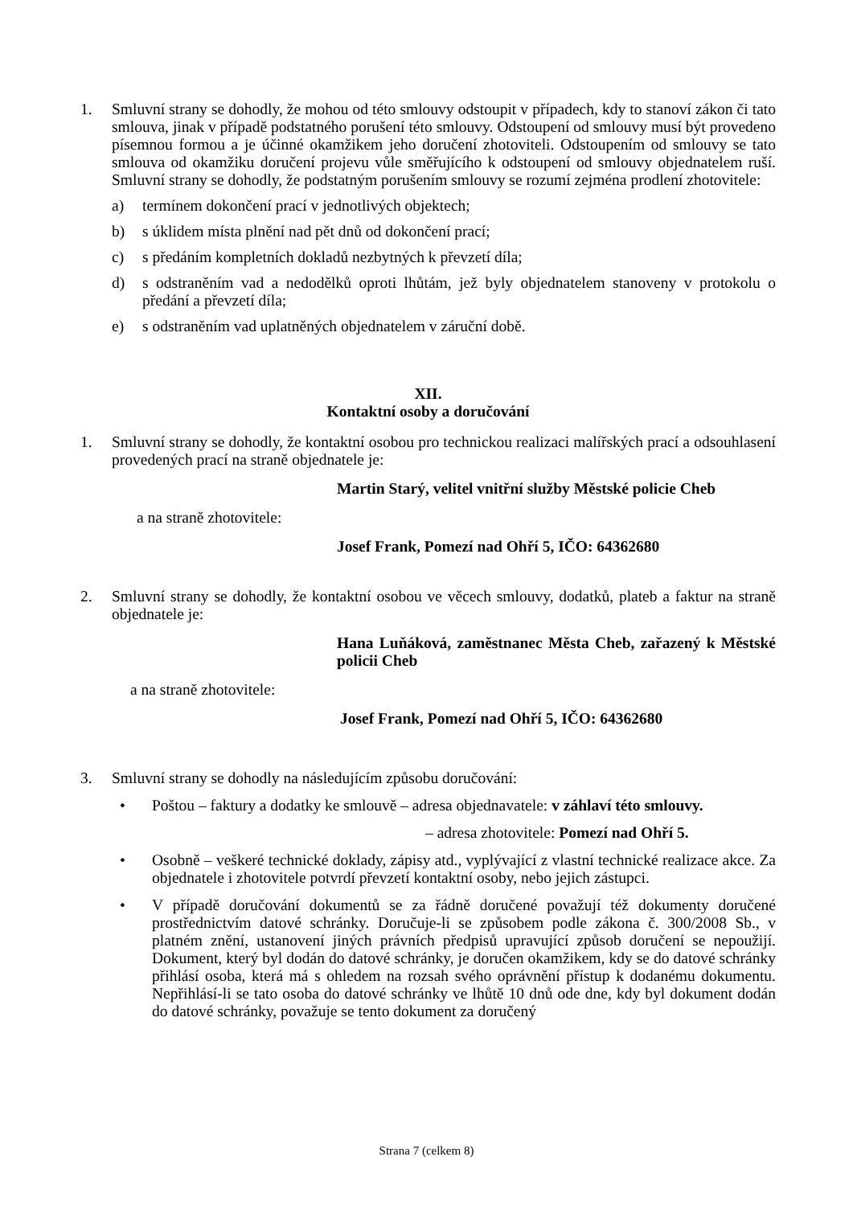1. Smluvní strany se dohodly, že mohou od této smlouvy odstoupit v případech, kdy to stanoví zákon či tato smlouva, jinak v případě podstatného porušení této smlouvy. Odstoupení od smlouvy musí být provedeno písemnou formou a je účinné okamžikem jeho doručení zhotoviteli. Odstoupením od smlouvy se tato smlouva od okamžiku doručení projevu vůle směřujícího k odstoupení od smlouvy objednatelem ruší. Smluvní strany se dohodly, že podstatným porušením smlouvy se rozumí zejména prodlení zhotovitele:
a) termínem dokončení prací v jednotlivých objektech;
b) s úklidem místa plnění nad pět dnů od dokončení prací;
c) s předáním kompletních dokladů nezbytných k převzetí díla;
d) s odstraněním vad a nedodělků oproti lhůtám, jež byly objednatelem stanoveny v protokolu o předání a převzetí díla;
e) s odstraněním vad uplatněných objednatelem v záruční době.
XII.
Kontaktní osoby a doručování
1. Smluvní strany se dohodly, že kontaktní osobou pro technickou realizaci malířských prací a odsouhlasení provedených prací na straně objednatele je:
Martin Starý, velitel vnitřní služby Městské policie Cheb
a na straně zhotovitele:
Josef Frank, Pomezí nad Ohří 5, IČO: 64362680
2. Smluvní strany se dohodly, že kontaktní osobou ve věcech smlouvy, dodatků, plateb a faktur na straně objednatele je:
Hana Luňáková, zaměstnanec Města Cheb, zařazený k Městské policii Cheb
a na straně zhotovitele:
Josef Frank, Pomezí nad Ohří 5, IČO: 64362680
3. Smluvní strany se dohodly na následujícím způsobu doručování:
• Poštou – faktury a dodatky ke smlouvě – adresa objednavatele: v záhlaví této smlouvy.
– adresa zhotovitele: Pomezí nad Ohří 5.
• Osobně – veškeré technické doklady, zápisy atd., vyplývající z vlastní technické realizace akce. Za objednatele i zhotovitele potvrdí převzetí kontaktní osoby, nebo jejich zástupci.
• V případě doručování dokumentů se za řádně doručené považují též dokumenty doručené prostřednictvím datové schránky. Doručuje-li se způsobem podle zákona č. 300/2008 Sb., v platném znění, ustanovení jiných právních předpisů upravující způsob doručení se nepoužijí. Dokument, který byl dodán do datové schránky, je doručen okamžikem, kdy se do datové schránky přihlásí osoba, která má s ohledem na rozsah svého oprávnění přístup k dodanému dokumentu. Nepřihlásí-li se tato osoba do datové schránky ve lhůtě 10 dnů ode dne, kdy byl dokument dodán do datové schránky, považuje se tento dokument za doručený
Strana 7 (celkem 8)